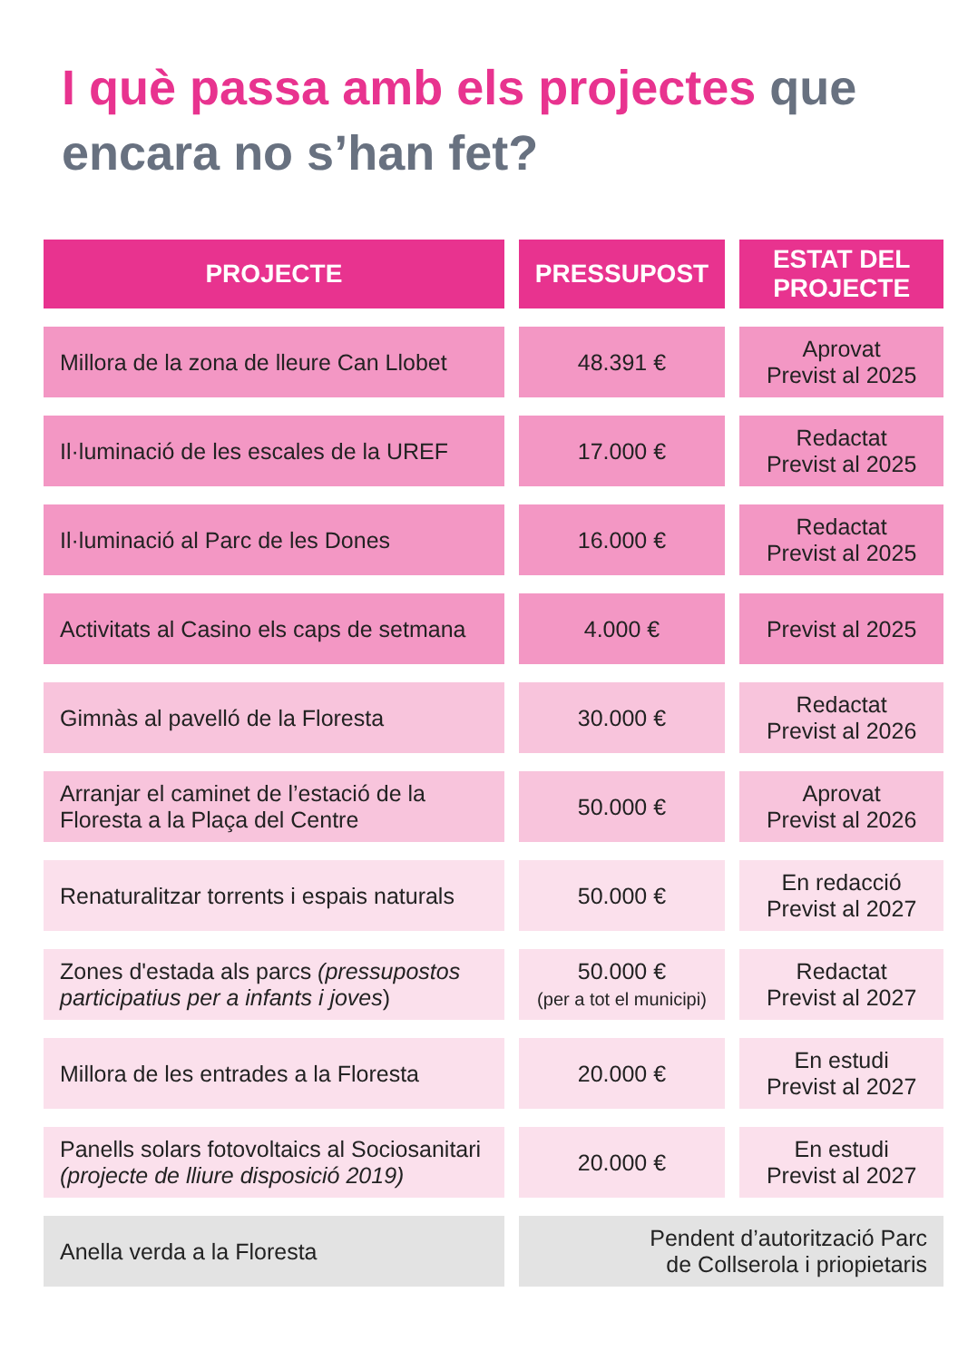I què passa amb els projectes que
encara no s’han fet?
| PROJECTE | PRESSUPOST | ESTAT DEL PROJECTE |
| --- | --- | --- |
| Millora de la zona de lleure Can Llobet | 48.391 € | Aprovat Previst al 2025 |
| Il·luminació de les escales de la UREF | 17.000 € | Redactat Previst al 2025 |
| Il·luminació al Parc de les Dones | 16.000 € | Redactat Previst al 2025 |
| Activitats al Casino els caps de setmana | 4.000 € | Previst al 2025 |
| Gimnàs al pavelló de la Floresta | 30.000 € | Redactat Previst al 2026 |
| Arranjar el caminet de l’estació de la Floresta a la Plaça del Centre | 50.000 € | Aprovat Previst al 2026 |
| Renaturalitzar torrents i espais naturals | 50.000 € | En redacció Previst al 2027 |
| Zones d'estada als parcs (pressupostos participatius per a infants i joves ) | 50.000 € (per a tot el municipi) | Redactat Previst al 2027 |
| Millora de les entrades a la Floresta | 20.000 € | En estudi Previst al 2027 |
| Panells solars fotovoltaics al Sociosanitari (projecte de lliure disposició 2019) | 20.000 € | En estudi Previst al 2027 |
| Anella verda a la Floresta | Pendent d’autorització Parc de Collserola i priopietaris | |